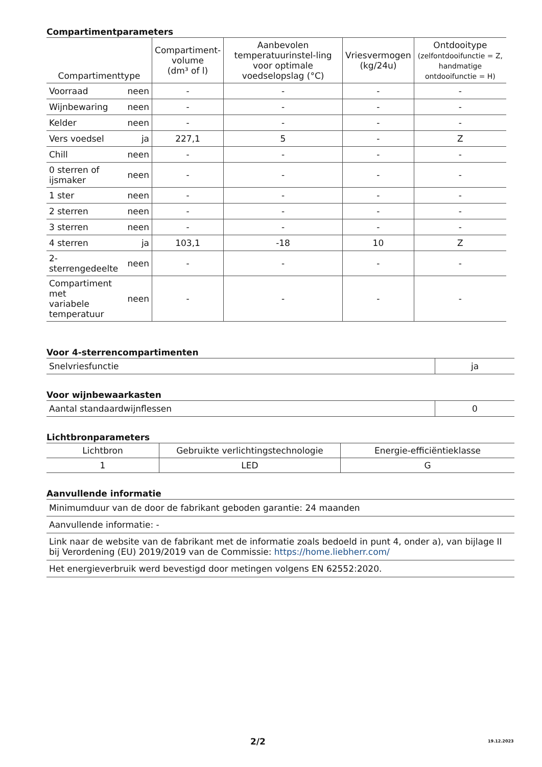Compartimentparameters
| Compartimenttype | | Compartiment- volume (dm³ of l) | Aanbevolen temperatuurinstel-ling voor optimale voedselopslag (°C) | Vriesvermogen (kg/24u) | Ontdooitype (zelfontdooifunctie = Z, handmatige ontdooifunctie = H) |
| --- | --- | --- | --- | --- | --- |
| Voorraad | neen | - | - | - | - |
| Wijnbewaring | neen | - | - | - | - |
| Kelder | neen | - | - | - | - |
| Vers voedsel | ja | 227,1 | 5 | - | Z |
| Chill | neen | - | - | - | - |
| 0 sterren of ijsmaker | neen | - | - | - | - |
| 1 ster | neen | - | - | - | - |
| 2 sterren | neen | - | - | - | - |
| 3 sterren | neen | - | - | - | - |
| 4 sterren | ja | 103,1 | -18 | 10 | Z |
| 2-sterrengedeelte | neen | - | - | - | - |
| Compartiment met variabele temperatuur | neen | - | - | - | - |
Voor 4-sterrencompartimenten
| Snelvriesfunctie | ja |
Voor wijnbewaarkasten
| Aantal standaardwijnflessen | 0 |
Lichtbronparameters
| Lichtbron | Gebruikte verlichtingstechnologie | Energie-efficiëntieklasse |
| --- | --- | --- |
| 1 | LED | G |
Aanvullende informatie
| Minimumduur van de door de fabrikant geboden garantie: 24 maanden |
| Aanvullende informatie: - |
| Link naar de website van de fabrikant met de informatie zoals bedoeld in punt 4, onder a), van bijlage II bij Verordening (EU) 2019/2019 van de Commissie: https://home.liebherr.com/ |
| Het energieverbruik werd bevestigd door metingen volgens EN 62552:2020. |
2/2 19.12.2023